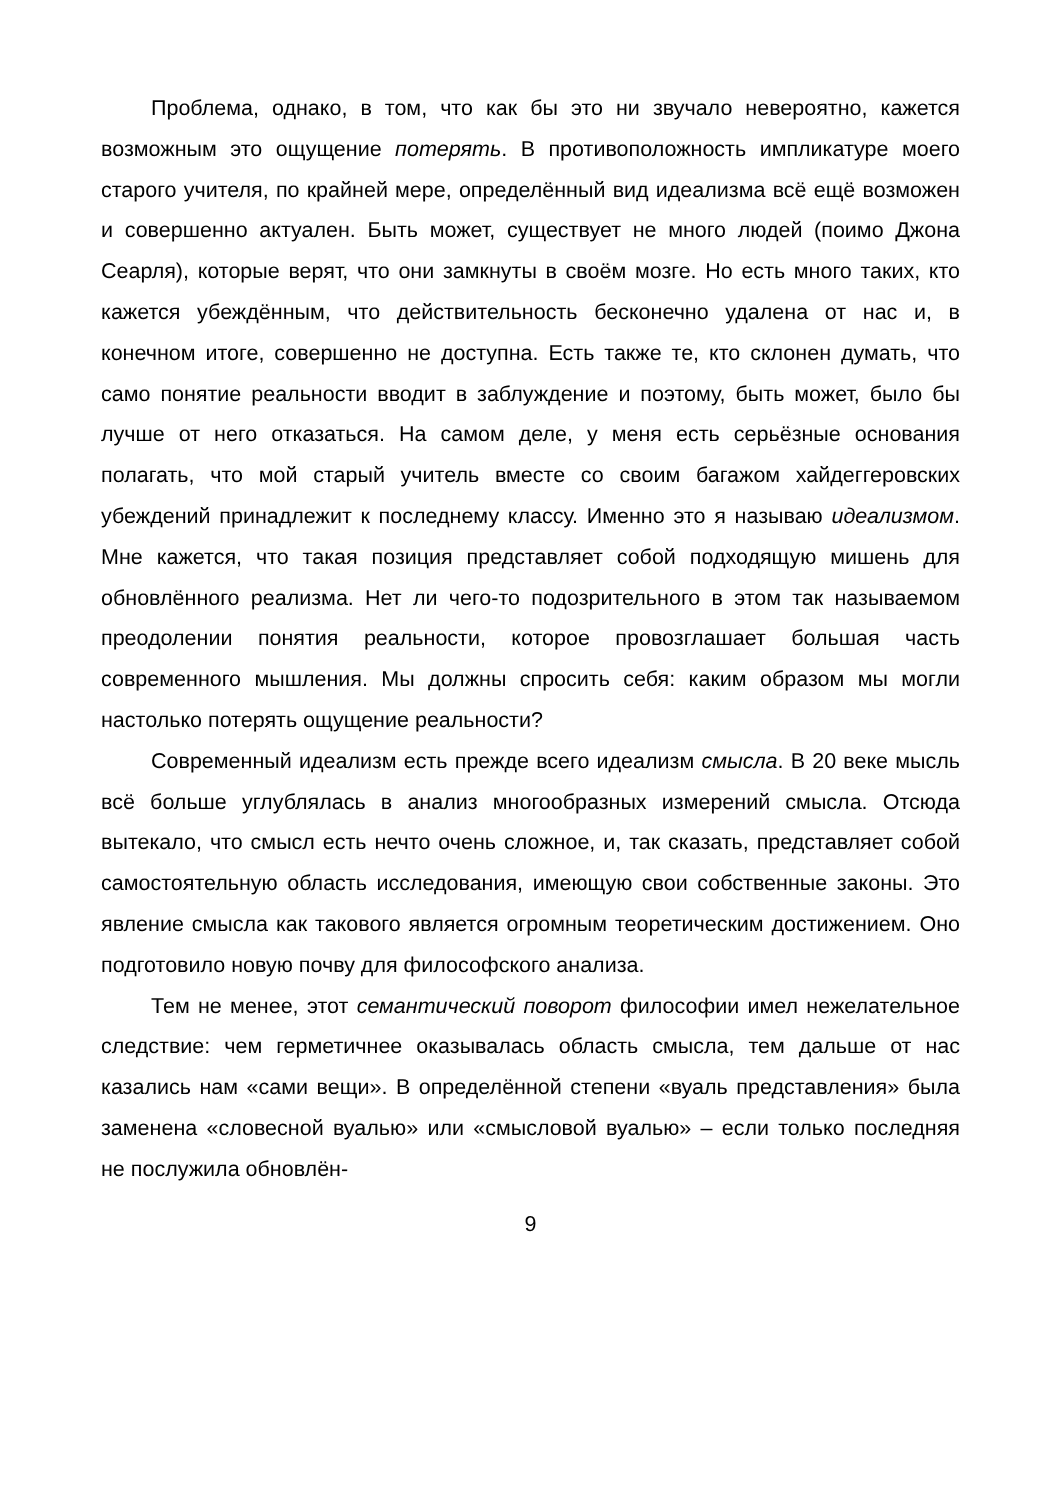Проблема, однако, в том, что как бы это ни звучало невероятно, кажется возможным это ощущение потерять. В противоположность импликатуре моего старого учителя, по крайней мере, определённый вид идеализма всё ещё возможен и совершенно актуален. Быть может, существует не много людей (поимо Джона Сеарля), которые верят, что они замкнуты в своём мозге. Но есть много таких, кто кажется убеждённым, что действительность бесконечно удалена от нас и, в конечном итоге, совершенно не доступна. Есть также те, кто склонен думать, что само понятие реальности вводит в заблуждение и поэтому, быть может, было бы лучше от него отказаться. На самом деле, у меня есть серьёзные основания полагать, что мой старый учитель вместе со своим багажом хайдеггеровских убеждений принадлежит к последнему классу. Именно это я называю идеализмом. Мне кажется, что такая позиция представляет собой подходящую мишень для обновлённого реализма. Нет ли чего-то подозрительного в этом так называемом преодолении понятия реальности, которое провозглашает большая часть современного мышления. Мы должны спросить себя: каким образом мы могли настолько потерять ощущение реальности?
Современный идеализм есть прежде всего идеализм смысла. В 20 веке мысль всё больше углублялась в анализ многообразных измерений смысла. Отсюда вытекало, что смысл есть нечто очень сложное, и, так сказать, представляет собой самостоятельную область исследования, имеющую свои собственные законы. Это явление смысла как такового является огромным теоретическим достижением. Оно подготовило новую почву для философского анализа.
Тем не менее, этот семантический поворот философии имел нежелательное следствие: чем герметичнее оказывалась область смысла, тем дальше от нас казались нам «сами вещи». В определённой степени «вуаль представления» была заменена «словесной вуалью» или «смысловой вуалью» – если только последняя не послужила обновлён-
9